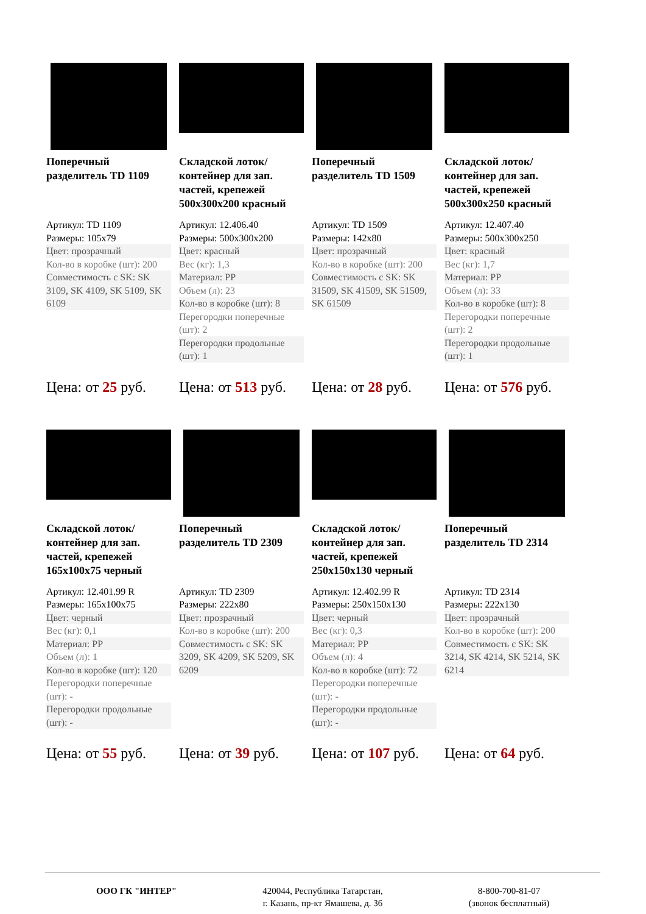Поперечный разделитель TD 1109
Артикул: TD 1109
Размеры: 105x79
Цвет: прозрачный
Кол-во в коробке (шт): 200
Совместимость с SK: SK 3109, SK 4109, SK 5109, SK 6109
Цена: от 25 руб.
Складской лоток/контейнер для зап. частей, крепежей 500x300x200 красный
Артикул: 12.406.40
Размеры: 500x300x200
Цвет: красный
Вес (кг): 1,3
Материал: PP
Объем (л): 23
Кол-во в коробке (шт): 8
Перегородки поперечные (шт): 2
Перегородки продольные (шт): 1
Цена: от 513 руб.
Поперечный разделитель TD 1509
Артикул: TD 1509
Размеры: 142x80
Цвет: прозрачный
Кол-во в коробке (шт): 200
Совместимость с SK: SK 31509, SK 41509, SK 51509, SK 61509
Цена: от 28 руб.
Складской лоток/контейнер для зап. частей, крепежей 500x300x250 красный
Артикул: 12.407.40
Размеры: 500x300x250
Цвет: красный
Вес (кг): 1,7
Материал: PP
Объем (л): 33
Кол-во в коробке (шт): 8
Перегородки поперечные (шт): 2
Перегородки продольные (шт): 1
Цена: от 576 руб.
Складской лоток/контейнер для зап. частей, крепежей 165x100x75 черный
Артикул: 12.401.99 R
Размеры: 165x100x75
Цвет: черный
Вес (кг): 0,1
Материал: PP
Объем (л): 1
Кол-во в коробке (шт): 120
Перегородки поперечные (шт): -
Перегородки продольные (шт): -
Цена: от 55 руб.
Поперечный разделитель TD 2309
Артикул: TD 2309
Размеры: 222x80
Цвет: прозрачный
Кол-во в коробке (шт): 200
Совместимость с SK: SK 3209, SK 4209, SK 5209, SK 6209
Цена: от 39 руб.
Складской лоток/контейнер для зап. частей, крепежей 250x150x130 черный
Артикул: 12.402.99 R
Размеры: 250x150x130
Цвет: черный
Вес (кг): 0,3
Материал: PP
Объем (л): 4
Кол-во в коробке (шт): 72
Перегородки поперечные (шт): -
Перегородки продольные (шт): -
Цена: от 107 руб.
Поперечный разделитель TD 2314
Артикул: TD 2314
Размеры: 222x130
Цвет: прозрачный
Кол-во в коробке (шт): 200
Совместимость с SK: SK 3214, SK 4214, SK 5214, SK 6214
Цена: от 64 руб.
ООО ГК "ИНТЕР" 420044, Республика Татарстан,
г. Казань, пр-кт Ямашева, д. 36
8-800-700-81-07
(звонок бесплатный)